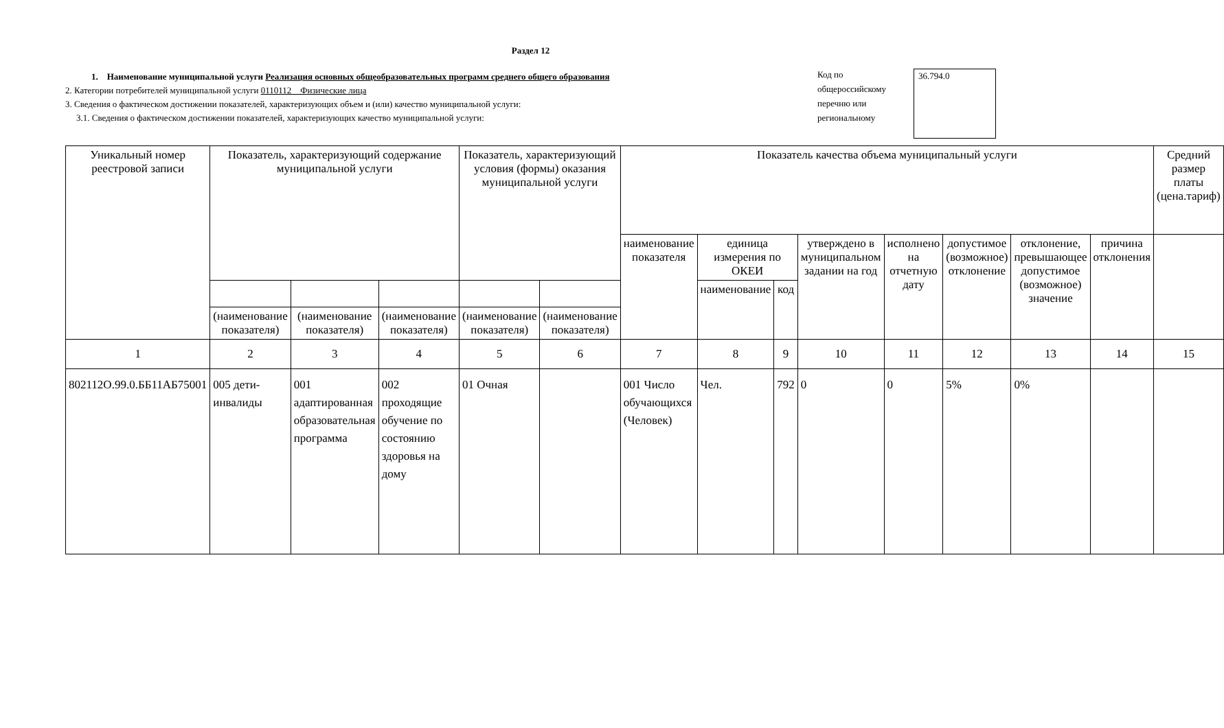Раздел 12
1. Наименование муниципальной услуги Реализация основных общеобразовательных программ среднего общего образования
2. Категории потребителей муниципальной услуги 0110112 Физические лица
3. Сведения о фактическом достижении показателей, характеризующих объем и (или) качество муниципальной услуги:
3.1. Сведения о фактическом достижении показателей, характеризующих качество муниципальной услуги:
Код по общероссийскому перечню или региональному
36.794.0
| Уникальный номер реестровой записи | Показатель, характеризующий содержание муниципальной услуги | | | Показатель, характеризующий условия (формы) оказания муниципальной услуги | | Показатель качества объема муниципальный услуги | | | | | | | | Средний размер платы (цена.тариф) |
| --- | --- | --- | --- | --- | --- | --- | --- | --- | --- | --- | --- | --- | --- | --- |
| | | | | | | наименование показателя | единица измерения по ОКЕИ | | утверждено в муниципальном задании на год | исполнено на отчетную дату | допустимое (возможное) отклонение | отклонение, превышающее допустимое (возможное) значение | причина отклонения | |
| | | | | | | | наименование | код | | | | | | |
| | (наименование показателя) | (наименование показателя) | (наименование показателя) | (наименование показателя) | (наименование показателя) | | | | | | | | | |
| 1 | 2 | 3 | 4 | 5 | 6 | 7 | 8 | 9 | 10 | 11 | 12 | 13 | 14 | 15 |
| 802112О.99.0.ББ11АБ75001 | 005 дети-инвалиды | 001 адаптированная образовательная программа | 002 проходящие обучение по состоянию здоровья на дому | 01 Очная | | 001 Число обучающихся (Человек) | Чел. | 792 | 0 | 0 | 5% | 0% | | |